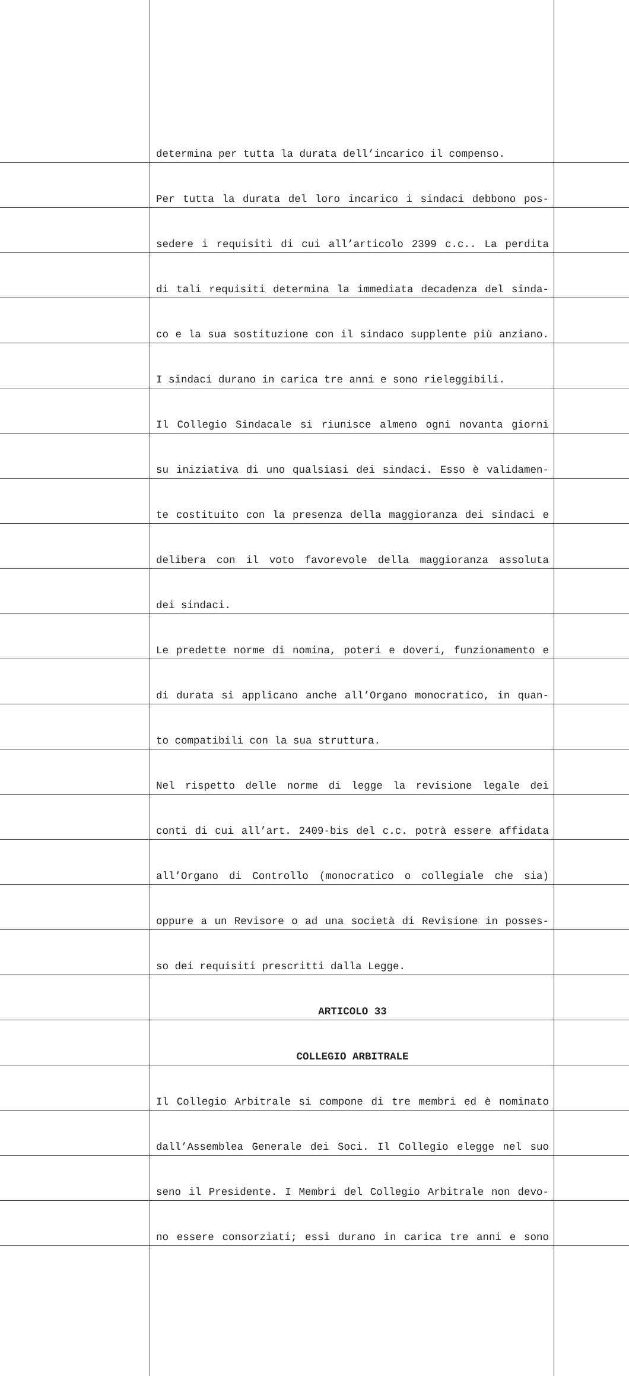| | determina per tutta la durata dell’incarico il compenso. | |
| | Per tutta la durata del loro incarico i sindaci debbono pos- | |
| | sedere i requisiti di cui all’articolo 2399 c.c.. La perdita | |
| | di tali requisiti determina la immediata decadenza del sinda- | |
| | co e la sua sostituzione con il sindaco supplente più anziano. | |
| | I sindaci durano in carica tre anni e sono rieleggibili. | |
| | Il Collegio Sindacale si riunisce almeno ogni novanta giorni | |
| | su iniziativa di uno qualsiasi dei sindaci. Esso è validamen- | |
| | te costituito con la presenza della maggioranza dei sindaci e | |
| | delibera con il voto favorevole della maggioranza assoluta | |
| | dei sindaci. | |
| | Le predette norme di nomina, poteri e doveri, funzionamento e | |
| | di durata si applicano anche all’Organo monocratico, in quan- | |
| | to compatibili con la sua struttura. | |
| | Nel rispetto delle norme di legge la revisione legale dei | |
| | conti di cui all’art. 2409-bis del c.c. potrà essere affidata | |
| | all’Organo di Controllo (monocratico o collegiale che sia) | |
| | oppure a un Revisore o ad una società di Revisione in posses- | |
| | so dei requisiti prescritti dalla Legge. | |
| | ARTICOLO 33 | |
| | COLLEGIO ARBITRALE | |
| | Il Collegio Arbitrale si compone di tre membri ed è nominato | |
| | dall’Assemblea Generale dei Soci. Il Collegio elegge nel suo | |
| | seno il Presidente. I Membri del Collegio Arbitrale non devo- | |
| | no essere consorziati; essi durano in carica tre anni e sono | |